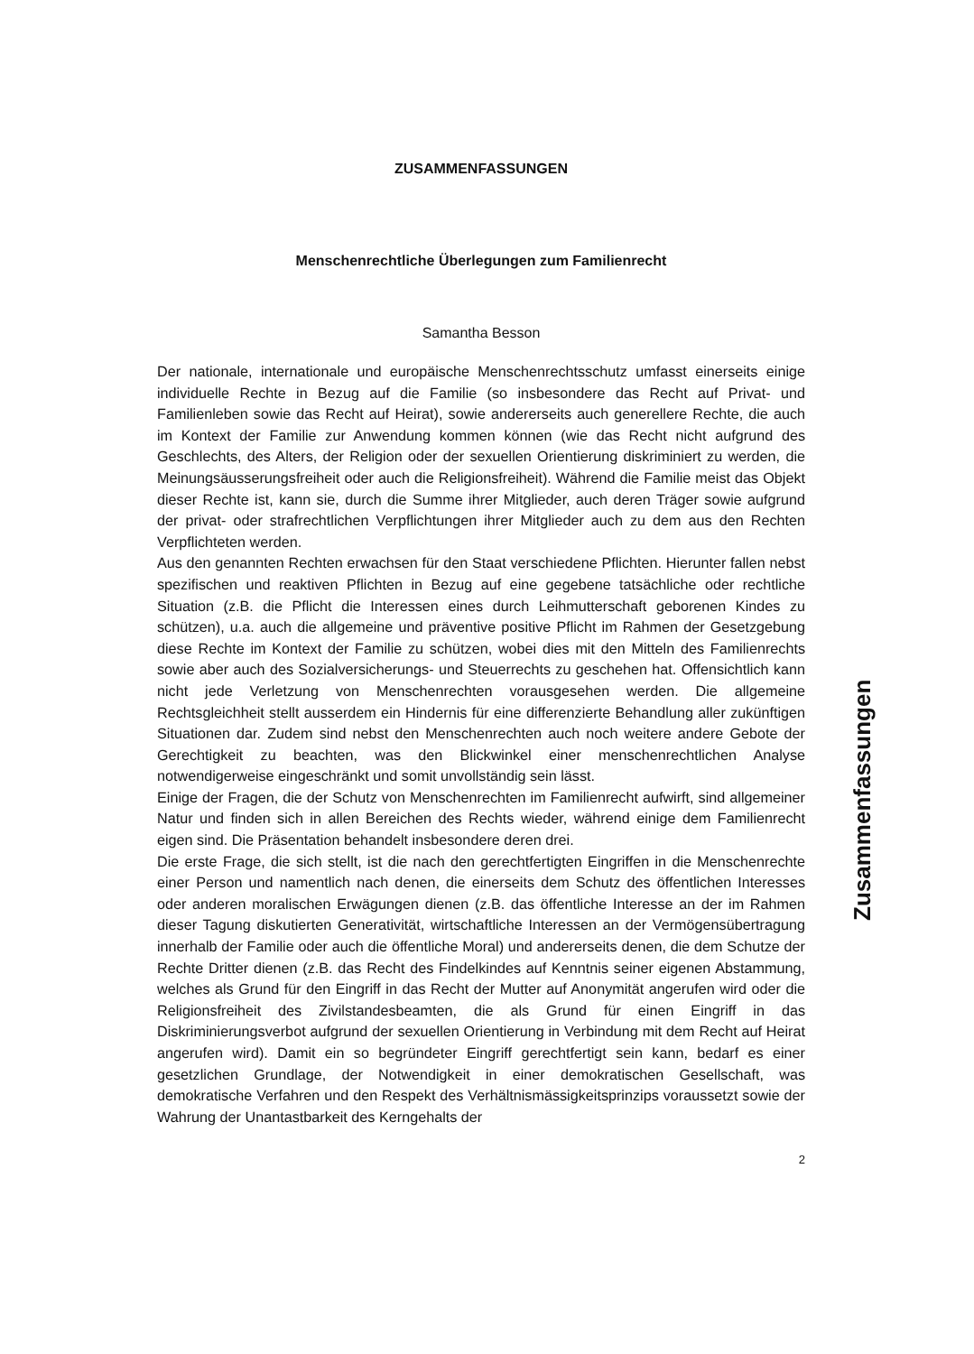ZUSAMMENFASSUNGEN
Menschenrechtliche Überlegungen zum Familienrecht
Samantha Besson
Der nationale, internationale und europäische Menschenrechtsschutz umfasst einerseits einige individuelle Rechte in Bezug auf die Familie (so insbesondere das Recht auf Privat- und Familienleben sowie das Recht auf Heirat), sowie andererseits auch generellere Rechte, die auch im Kontext der Familie zur Anwendung kommen können (wie das Recht nicht aufgrund des Geschlechts, des Alters, der Religion oder der sexuellen Orientierung diskriminiert zu werden, die Meinungsäusserungsfreiheit oder auch die Religionsfreiheit). Während die Familie meist das Objekt dieser Rechte ist, kann sie, durch die Summe ihrer Mitglieder, auch deren Träger sowie aufgrund der privat- oder strafrechtlichen Verpflichtungen ihrer Mitglieder auch zu dem aus den Rechten Verpflichteten werden.
Aus den genannten Rechten erwachsen für den Staat verschiedene Pflichten. Hierunter fallen nebst spezifischen und reaktiven Pflichten in Bezug auf eine gegebene tatsächliche oder rechtliche Situation (z.B. die Pflicht die Interessen eines durch Leihmutterschaft geborenen Kindes zu schützen), u.a. auch die allgemeine und präventive positive Pflicht im Rahmen der Gesetzgebung diese Rechte im Kontext der Familie zu schützen, wobei dies mit den Mitteln des Familienrechts sowie aber auch des Sozialversicherungs- und Steuerrechts zu geschehen hat. Offensichtlich kann nicht jede Verletzung von Menschenrechten vorausgesehen werden. Die allgemeine Rechtsgleichheit stellt ausserdem ein Hindernis für eine differenzierte Behandlung aller zukünftigen Situationen dar. Zudem sind nebst den Menschenrechten auch noch weitere andere Gebote der Gerechtigkeit zu beachten, was den Blickwinkel einer menschenrechtlichen Analyse notwendigerweise eingeschränkt und somit unvollständig sein lässt.
Einige der Fragen, die der Schutz von Menschenrechten im Familienrecht aufwirft, sind allgemeiner Natur und finden sich in allen Bereichen des Rechts wieder, während einige dem Familienrecht eigen sind. Die Präsentation behandelt insbesondere deren drei.
Die erste Frage, die sich stellt, ist die nach den gerechtfertigten Eingriffen in die Menschenrechte einer Person und namentlich nach denen, die einerseits dem Schutz des öffentlichen Interesses oder anderen moralischen Erwägungen dienen (z.B. das öffentliche Interesse an der im Rahmen dieser Tagung diskutierten Generativität, wirtschaftliche Interessen an der Vermögensübertragung innerhalb der Familie oder auch die öffentliche Moral) und andererseits denen, die dem Schutze der Rechte Dritter dienen (z.B. das Recht des Findelkindes auf Kenntnis seiner eigenen Abstammung, welches als Grund für den Eingriff in das Recht der Mutter auf Anonymität angerufen wird oder die Religionsfreiheit des Zivilstandesbeamten, die als Grund für einen Eingriff in das Diskriminierungsverbot aufgrund der sexuellen Orientierung in Verbindung mit dem Recht auf Heirat angerufen wird). Damit ein so begründeter Eingriff gerechtfertigt sein kann, bedarf es einer gesetzlichen Grundlage, der Notwendigkeit in einer demokratischen Gesellschaft, was demokratische Verfahren und den Respekt des Verhältnismässigkeitsprinzips voraussetzt sowie der Wahrung der Unantastbarkeit des Kerngehalts der
2
Zusammenfassungen